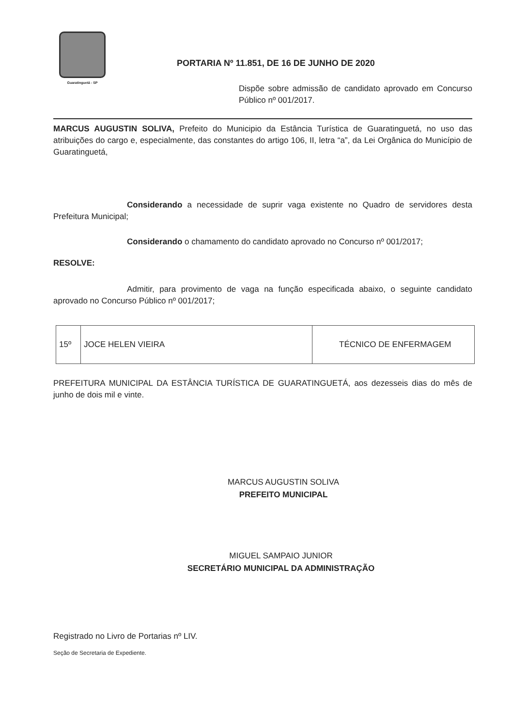Guaratinguetá - SP
PORTARIA Nº 11.851, DE 16 DE JUNHO DE 2020
Dispõe sobre admissão de candidato aprovado em Concurso Público nº 001/2017.
MARCUS AUGUSTIN SOLIVA, Prefeito do Municipio da Estância Turística de Guaratinguetá, no uso das atribuições do cargo e, especialmente, das constantes do artigo 106, II, letra “a”, da Lei Orgânica do Município de Guaratinguetá,
Considerando a necessidade de suprir vaga existente no Quadro de servidores desta Prefeitura Municipal;
Considerando o chamamento do candidato aprovado no Concurso nº 001/2017;
RESOLVE:
Admitir, para provimento de vaga na função especificada abaixo, o seguinte candidato aprovado no Concurso Público nº 001/2017;
| 15º | JOCE HELEN VIEIRA | TÉCNICO DE ENFERMAGEM |
PREFEITURA MUNICIPAL DA ESTÂNCIA TURÍSTICA DE GUARATINGUETÁ, aos dezesseis dias do mês de junho de dois mil e vinte.
MARCUS AUGUSTIN SOLIVA
PREFEITO MUNICIPAL
MIGUEL SAMPAIO JUNIOR
SECRETÁRIO MUNICIPAL DA ADMINISTRAÇÃO
Registrado no Livro de Portarias nº LIV.
Seção de Secretaria de Expediente.